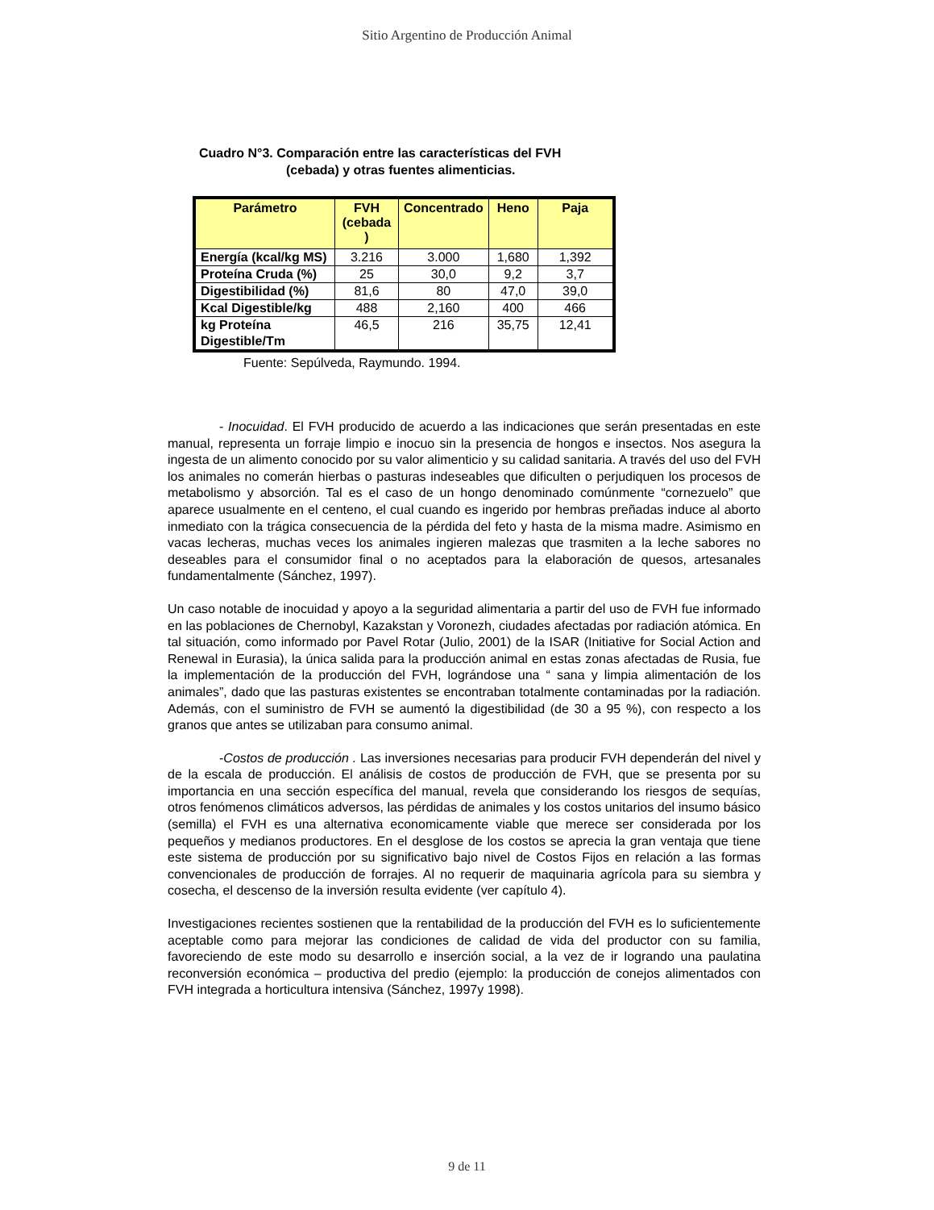Sitio Argentino de Producción Animal
Cuadro N°3. Comparación entre las características del FVH
(cebada) y otras fuentes alimenticias.
| Parámetro | FVH (cebada ) | Concentrado | Heno | Paja |
| --- | --- | --- | --- | --- |
| Energía (kcal/kg MS) | 3.216 | 3.000 | 1,680 | 1,392 |
| Proteína Cruda (%) | 25 | 30,0 | 9,2 | 3,7 |
| Digestibilidad (%) | 81,6 | 80 | 47,0 | 39,0 |
| Kcal Digestible/kg | 488 | 2,160 | 400 | 466 |
| kg Proteína Digestible/Tm | 46,5 | 216 | 35,75 | 12,41 |
Fuente: Sepúlveda, Raymundo. 1994.
- Inocuidad. El FVH producido de acuerdo a las indicaciones que serán presentadas en este manual, representa un forraje limpio e inocuo sin la presencia de hongos e insectos. Nos asegura la ingesta de un alimento conocido por su valor alimenticio y su calidad sanitaria. A través del uso del FVH los animales no comerán hierbas o pasturas indeseables que dificulten o perjudiquen los procesos de metabolismo y absorción. Tal es el caso de un hongo denominado comúnmente “cornezuelo” que aparece usualmente en el centeno, el cual cuando es ingerido por hembras preñadas induce al aborto inmediato con la trágica consecuencia de la pérdida del feto y hasta de la misma madre. Asimismo en vacas lecheras, muchas veces los animales ingieren malezas que trasmiten a la leche sabores no deseables para el consumidor final o no aceptados para la elaboración de quesos, artesanales fundamentalmente (Sánchez, 1997).
Un caso notable de inocuidad y apoyo a la seguridad alimentaria a partir del uso de FVH fue informado en las poblaciones de Chernobyl, Kazakstan y Voronezh, ciudades afectadas por radiación atómica. En tal situación, como informado por Pavel Rotar (Julio, 2001) de la ISAR (Initiative for Social Action and Renewal in Eurasia), la única salida para la producción animal en estas zonas afectadas de Rusia, fue la implementación de la producción del FVH, lográndose una “ sana y limpia alimentación de los animales”, dado que las pasturas existentes se encontraban totalmente contaminadas por la radiación. Además, con el suministro de FVH se aumentó la digestibilidad (de 30 a 95 %), con respecto a los granos que antes se utilizaban para consumo animal.
-Costos de producción . Las inversiones necesarias para producir FVH dependerán del nivel y de la escala de producción. El análisis de costos de producción de FVH, que se presenta por su importancia en una sección específica del manual, revela que considerando los riesgos de sequías, otros fenómenos climáticos adversos, las pérdidas de animales y los costos unitarios del insumo básico (semilla) el FVH es una alternativa economicamente viable que merece ser considerada por los pequeños y medianos productores. En el desglose de los costos se aprecia la gran ventaja que tiene este sistema de producción por su significativo bajo nivel de Costos Fijos en relación a las formas convencionales de producción de forrajes. Al no requerir de maquinaria agrícola para su siembra y cosecha, el descenso de la inversión resulta evidente (ver capítulo 4).
Investigaciones recientes sostienen que la rentabilidad de la producción del FVH es lo suficientemente aceptable como para mejorar las condiciones de calidad de vida del productor con su familia, favoreciendo de este modo su desarrollo e inserción social, a la vez de ir logrando una paulatina reconversión económica – productiva del predio (ejemplo: la producción de conejos alimentados con FVH integrada a horticultura intensiva (Sánchez, 1997y 1998).
9 de 11